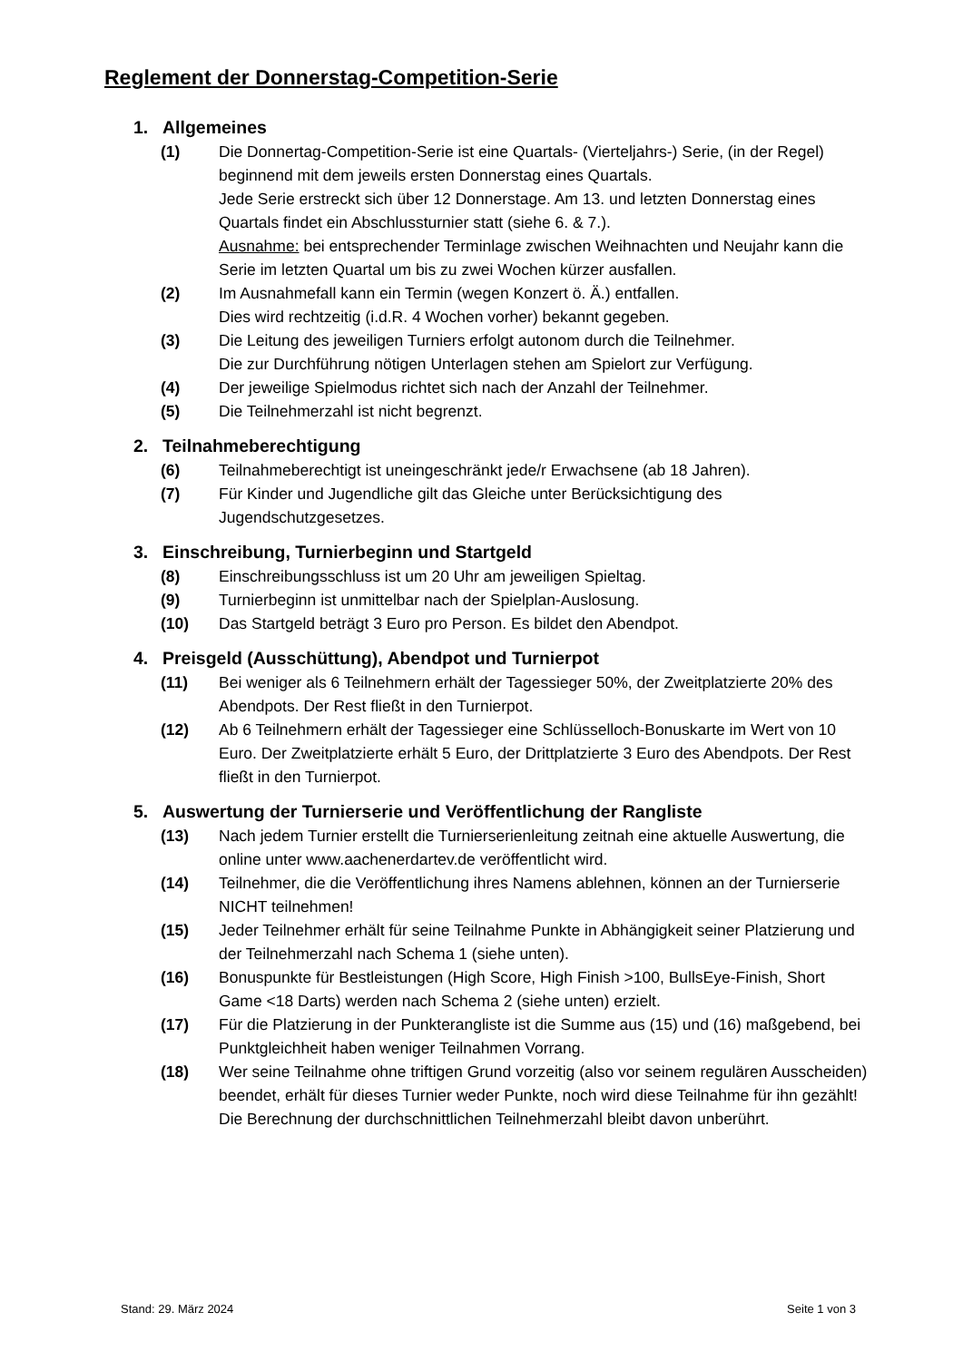Reglement der Donnerstag-Competition-Serie
1. Allgemeines
(1) Die Donnertag-Competition-Serie ist eine Quartals- (Vierteljahrs-) Serie, (in der Regel) beginnend mit dem jeweils ersten Donnerstag eines Quartals.
Jede Serie erstreckt sich über 12 Donnerstage. Am 13. und letzten Donnerstag eines Quartals findet ein Abschlussturnier statt (siehe 6. & 7.).
Ausnahme: bei entsprechender Terminlage zwischen Weihnachten und Neujahr kann die Serie im letzten Quartal um bis zu zwei Wochen kürzer ausfallen.
(2) Im Ausnahmefall kann ein Termin (wegen Konzert ö. Ä.) entfallen.
Dies wird rechtzeitig (i.d.R. 4 Wochen vorher) bekannt gegeben.
(3) Die Leitung des jeweiligen Turniers erfolgt autonom durch die Teilnehmer.
Die zur Durchführung nötigen Unterlagen stehen am Spielort zur Verfügung.
(4) Der jeweilige Spielmodus richtet sich nach der Anzahl der Teilnehmer.
(5) Die Teilnehmerzahl ist nicht begrenzt.
2. Teilnahmeberechtigung
(6) Teilnahmeberechtigt ist uneingeschränkt jede/r Erwachsene (ab 18 Jahren).
(7) Für Kinder und Jugendliche gilt das Gleiche unter Berücksichtigung des Jugendschutzgesetzes.
3. Einschreibung, Turnierbeginn und Startgeld
(8) Einschreibungsschluss ist um 20 Uhr am jeweiligen Spieltag.
(9) Turnierbeginn ist unmittelbar nach der Spielplan-Auslosung.
(10) Das Startgeld beträgt 3 Euro pro Person. Es bildet den Abendpot.
4. Preisgeld (Ausschüttung), Abendpot und Turnierpot
(11) Bei weniger als 6 Teilnehmern erhält der Tagessieger 50%, der Zweitplatzierte 20% des Abendpots. Der Rest fließt in den Turnierpot.
(12) Ab 6 Teilnehmern erhält der Tagessieger eine Schlüsselloch-Bonuskarte im Wert von 10 Euro. Der Zweitplatzierte erhält 5 Euro, der Drittplatzierte 3 Euro des Abendpots. Der Rest fließt in den Turnierpot.
5. Auswertung der Turnierserie und Veröffentlichung der Rangliste
(13) Nach jedem Turnier erstellt die Turnierserienleitung zeitnah eine aktuelle Auswertung, die online unter www.aachenerdartev.de veröffentlicht wird.
(14) Teilnehmer, die die Veröffentlichung ihres Namens ablehnen, können an der Turnierserie NICHT teilnehmen!
(15) Jeder Teilnehmer erhält für seine Teilnahme Punkte in Abhängigkeit seiner Platzierung und der Teilnehmerzahl nach Schema 1 (siehe unten).
(16) Bonuspunkte für Bestleistungen (High Score, High Finish >100, BullsEye-Finish, Short Game <18 Darts) werden nach Schema 2 (siehe unten) erzielt.
(17) Für die Platzierung in der Punkterangliste ist die Summe aus (15) und (16) maßgebend, bei Punktgleichheit haben weniger Teilnahmen Vorrang.
(18) Wer seine Teilnahme ohne triftigen Grund vorzeitig (also vor seinem regulären Ausscheiden) beendet, erhält für dieses Turnier weder Punkte, noch wird diese Teilnahme für ihn gezählt! Die Berechnung der durchschnittlichen Teilnehmerzahl bleibt davon unberührt.
Stand: 29. März 2024 Seite 1 von 3